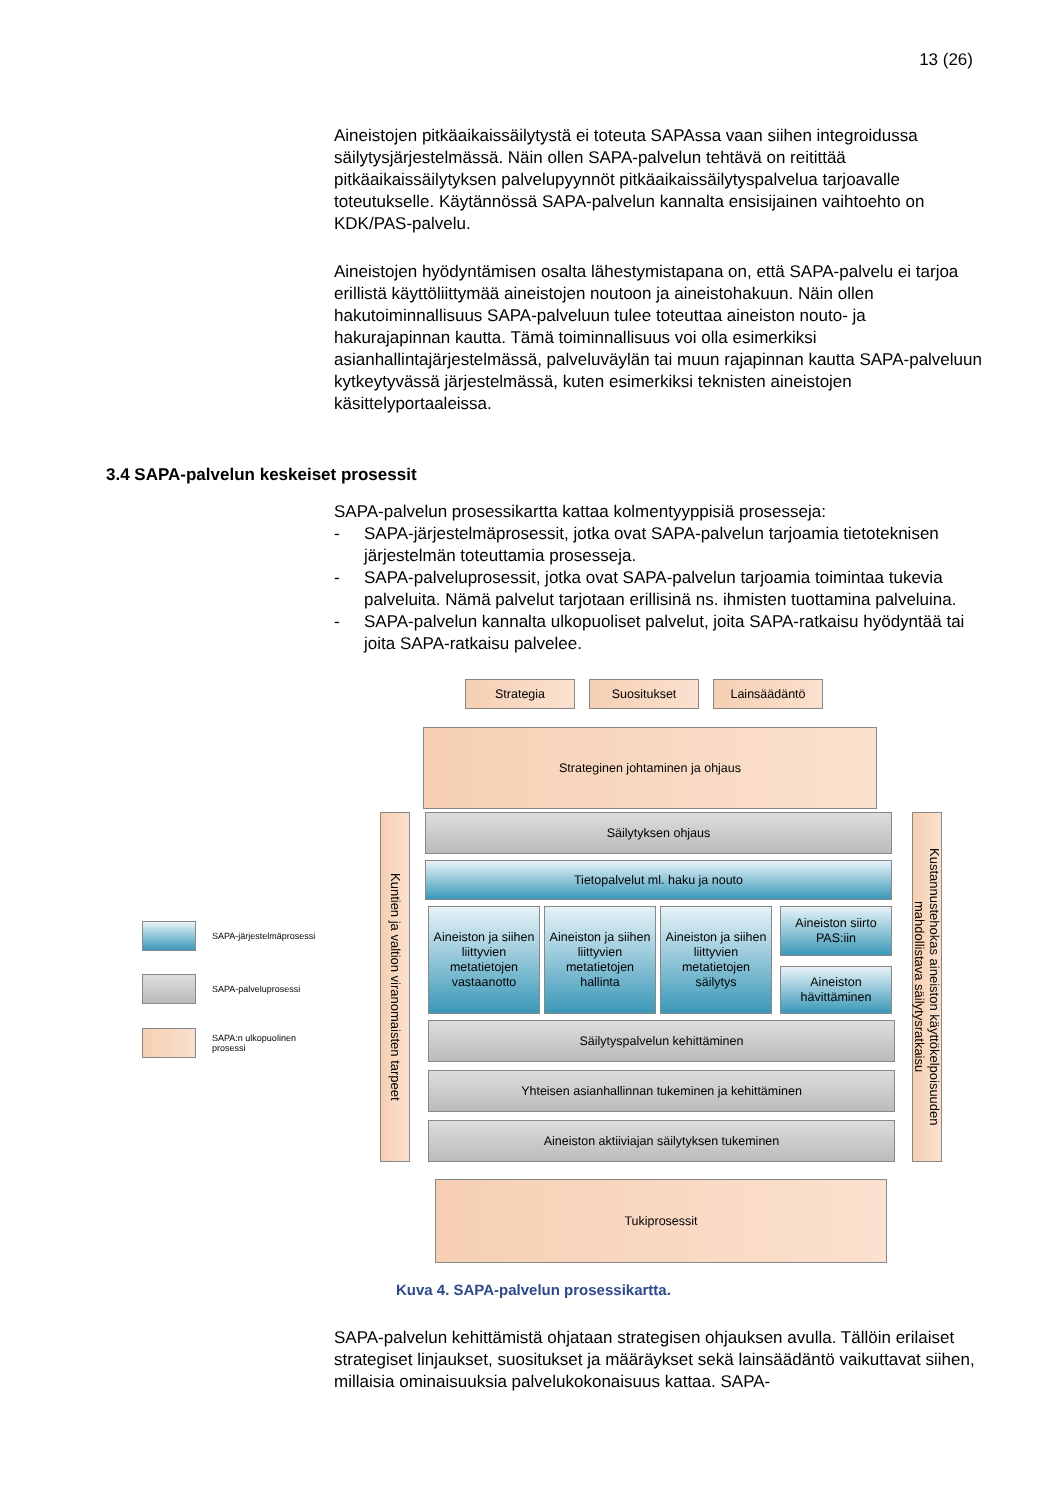13 (26)
Aineistojen pitkäaikaissäilytystä ei toteuta SAPAssa vaan siihen integroidussa säilytysjärjestelmässä. Näin ollen SAPA-palvelun tehtävä on reitittää pitkäaikaissäilytyksen palvelupyynnöt pitkäaikaissäilytyspalvelua tarjoavalle toteutukselle. Käytännössä SAPA-palvelun kannalta ensisijainen vaihtoehto on KDK/PAS-palvelu.
Aineistojen hyödyntämisen osalta lähestymistapana on, että SAPA-palvelu ei tarjoa erillistä käyttöliittymää aineistojen noutoon ja aineistohakuun. Näin ollen hakutoiminnallisuus SAPA-palveluun tulee toteuttaa aineiston nouto- ja hakurajapinnan kautta. Tämä toiminnallisuus voi olla esimerkiksi asianhallintajärjestelmässä, palveluväylän tai muun rajapinnan kautta SAPA-palveluun kytkeytyvässä järjestelmässä, kuten esimerkiksi teknisten aineistojen käsittelyportaaleissa.
3.4 SAPA-palvelun keskeiset prosessit
SAPA-palvelun prosessikartta kattaa kolmentyyppisiä prosesseja:
- SAPA-järjestelmäprosessit, jotka ovat SAPA-palvelun tarjoamia tietoteknisen järjestelmän toteuttamia prosesseja.
- SAPA-palveluprosessit, jotka ovat SAPA-palvelun tarjoamia toimintaa tukevia palveluita. Nämä palvelut tarjotaan erillisinä ns. ihmisten tuottamina palveluina.
- SAPA-palvelun kannalta ulkopuoliset palvelut, joita SAPA-ratkaisu hyödyntää tai joita SAPA-ratkaisu palvelee.
Strategia Suositukset Lainsäädäntö
Strateginen johtaminen ja ohjaus
Kuntien ja valtion viranomaisten tarpeet
Kustannustehokas aineiston käyttökelpoisuuden mahdollistava säilytysratkaisu
Säilytyksen ohjaus
Tietopalvelut ml. haku ja nouto
Aineiston ja siihen liittyvien metatietojen vastaanotto
Aineiston ja siihen liittyvien metatietojen hallinta
Aineiston ja siihen liittyvien metatietojen säilytys
Aineiston siirto PAS:iin
Aineiston hävittäminen
Säilytyspalvelun kehittäminen
Yhteisen asianhallinnan tukeminen ja kehittäminen
Aineiston aktiiviajan säilytyksen tukeminen
Tukiprosessit
SAPA-järjestelmäprosessi
SAPA-palveluprosessi
SAPA:n ulkopuolinen
prosessi
Kuva 4. SAPA-palvelun prosessikartta.
SAPA-palvelun kehittämistä ohjataan strategisen ohjauksen avulla. Tällöin erilaiset strategiset linjaukset, suositukset ja määräykset sekä lainsäädäntö vaikuttavat siihen, millaisia ominaisuuksia palvelukokonaisuus kattaa. SAPA-